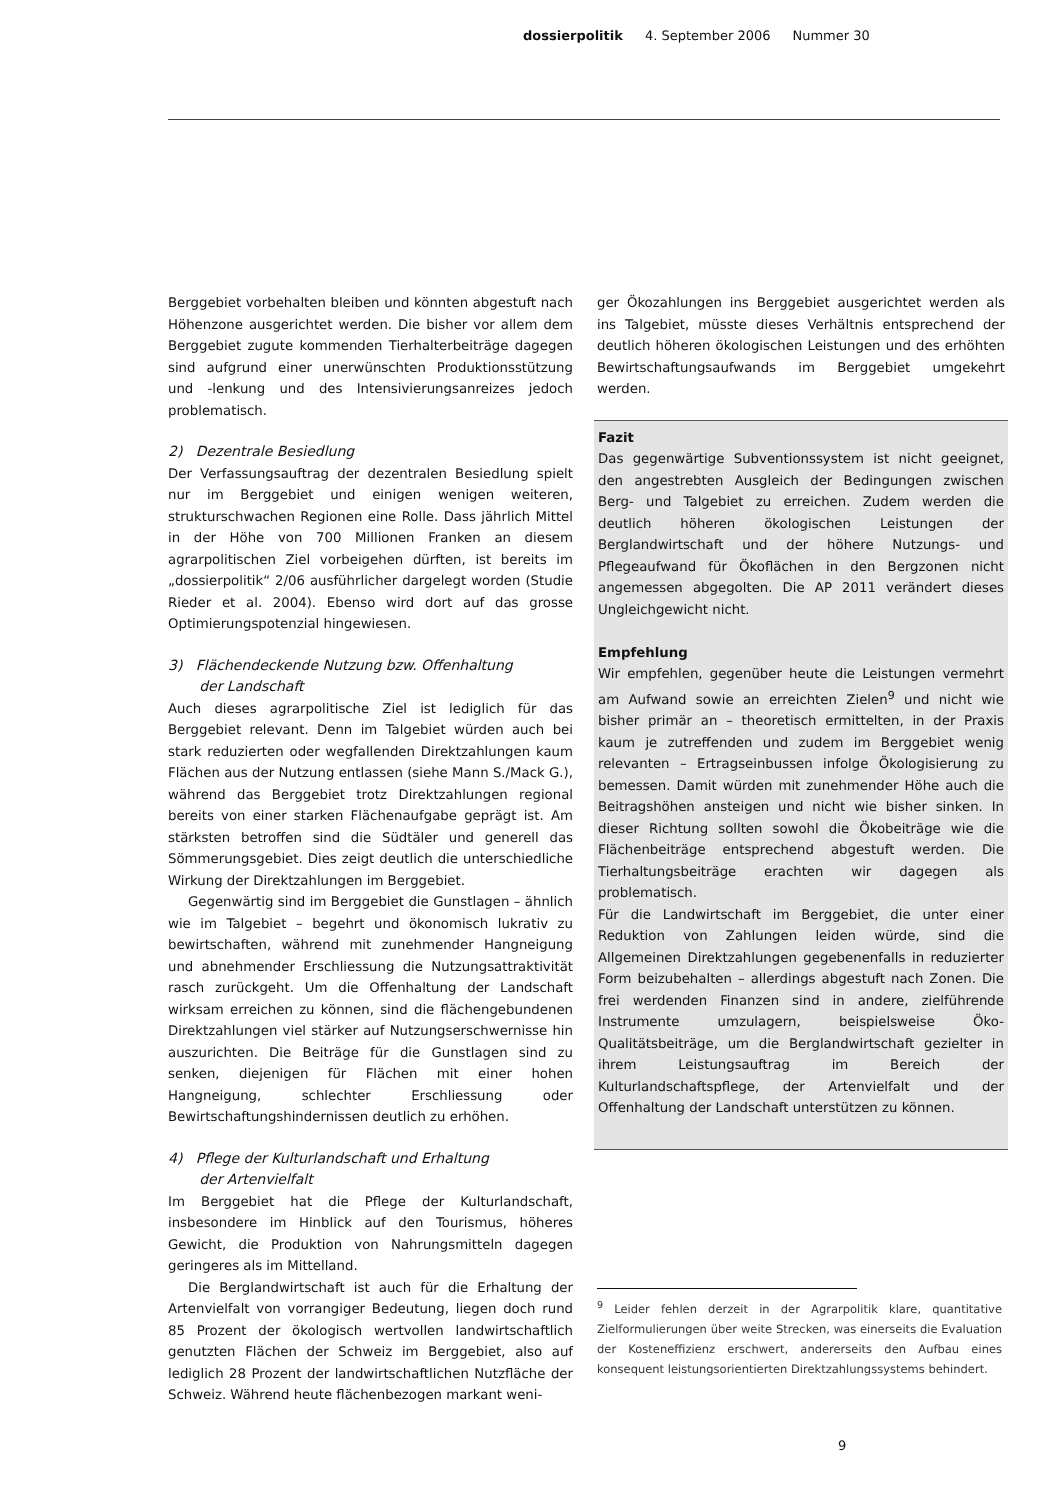dossierpolitik 4. September 2006 Nummer 30
Berggebiet vorbehalten bleiben und könnten abgestuft nach Höhenzone ausgerichtet werden. Die bisher vor allem dem Berggebiet zugute kommenden Tierhalterbeiträge dagegen sind aufgrund einer unerwünschten Produktionsstützung und -lenkung und des Intensivierungsanreizes jedoch problematisch.
2) Dezentrale Besiedlung
Der Verfassungsauftrag der dezentralen Besiedlung spielt nur im Berggebiet und einigen wenigen weiteren, strukturschwachen Regionen eine Rolle. Dass jährlich Mittel in der Höhe von 700 Millionen Franken an diesem agrarpolitischen Ziel vorbeigehen dürften, ist bereits im „dossierpolitik“ 2/06 ausführlicher dargelegt worden (Studie Rieder et al. 2004). Ebenso wird dort auf das grosse Optimierungspotenzial hingewiesen.
3) Flächendeckende Nutzung bzw. Offenhaltung
der Landschaft
Auch dieses agrarpolitische Ziel ist lediglich für das Berggebiet relevant. Denn im Talgebiet würden auch bei stark reduzierten oder wegfallenden Direktzahlungen kaum Flächen aus der Nutzung entlassen (siehe Mann S./Mack G.), während das Berggebiet trotz Direktzahlungen regional bereits von einer starken Flächenaufgabe geprägt ist. Am stärksten betroffen sind die Südtäler und generell das Sömmerungsgebiet. Dies zeigt deutlich die unterschiedliche Wirkung der Direktzahlungen im Berggebiet.
Gegenwärtig sind im Berggebiet die Gunstlagen – ähnlich wie im Talgebiet – begehrt und ökonomisch lukrativ zu bewirtschaften, während mit zunehmender Hangneigung und abnehmender Erschliessung die Nutzungsattraktivität rasch zurückgeht. Um die Offenhaltung der Landschaft wirksam erreichen zu können, sind die flächengebundenen Direktzahlungen viel stärker auf Nutzungserschwernisse hin auszurichten. Die Beiträge für die Gunstlagen sind zu senken, diejenigen für Flächen mit einer hohen Hangneigung, schlechter Erschliessung oder Bewirtschaftungshindernissen deutlich zu erhöhen.
4) Pflege der Kulturlandschaft und Erhaltung
der Artenvielfalt
Im Berggebiet hat die Pflege der Kulturlandschaft, insbesondere im Hinblick auf den Tourismus, höheres Gewicht, die Produktion von Nahrungsmitteln dagegen geringeres als im Mittelland.
Die Berglandwirtschaft ist auch für die Erhaltung der Artenvielfalt von vorrangiger Bedeutung, liegen doch rund 85 Prozent der ökologisch wertvollen landwirtschaftlich genutzten Flächen der Schweiz im Berggebiet, also auf lediglich 28 Prozent der landwirtschaftlichen Nutzfläche der Schweiz. Während heute flächenbezogen markant weni-
ger Ökozahlungen ins Berggebiet ausgerichtet werden als ins Talgebiet, müsste dieses Verhältnis entsprechend der deutlich höheren ökologischen Leistungen und des erhöhten Bewirtschaftungsaufwands im Berggebiet umgekehrt werden.
Fazit
Das gegenwärtige Subventionssystem ist nicht geeignet, den angestrebten Ausgleich der Bedingungen zwischen Berg- und Talgebiet zu erreichen. Zudem werden die deutlich höheren ökologischen Leistungen der Berglandwirtschaft und der höhere Nutzungs- und Pflegeaufwand für Ökoflächen in den Bergzonen nicht angemessen abgegolten. Die AP 2011 verändert dieses Ungleichgewicht nicht.
Empfehlung
Wir empfehlen, gegenüber heute die Leistungen vermehrt am Aufwand sowie an erreichten Zielen<sup>9</sup> und nicht wie bisher primär an – theoretisch ermittelten, in der Praxis kaum je zutreffenden und zudem im Berggebiet wenig relevanten – Ertragseinbussen infolge Ökologisierung zu bemessen. Damit würden mit zunehmender Höhe auch die Beitragshöhen ansteigen und nicht wie bisher sinken. In dieser Richtung sollten sowohl die Ökobeiträge wie die Flächenbeiträge entsprechend abgestuft werden. Die Tierhaltungsbeiträge erachten wir dagegen als problematisch.
Für die Landwirtschaft im Berggebiet, die unter einer Reduktion von Zahlungen leiden würde, sind die Allgemeinen Direktzahlungen gegebenenfalls in reduzierter Form beizubehalten – allerdings abgestuft nach Zonen. Die frei werdenden Finanzen sind in andere, zielführende Instrumente umzulagern, beispielsweise Öko-Qualitätsbeiträge, um die Berglandwirtschaft gezielter in ihrem Leistungsauftrag im Bereich der Kulturlandschaftspflege, der Artenvielfalt und der Offenhaltung der Landschaft unterstützen zu können.
<sup>9</sup> Leider fehlen derzeit in der Agrarpolitik klare, quantitative Zielformulierungen über weite Strecken, was einerseits die Evaluation der Kosteneffizienz erschwert, andererseits den Aufbau eines konsequent leistungsorientierten Direktzahlungssystems behindert.
9